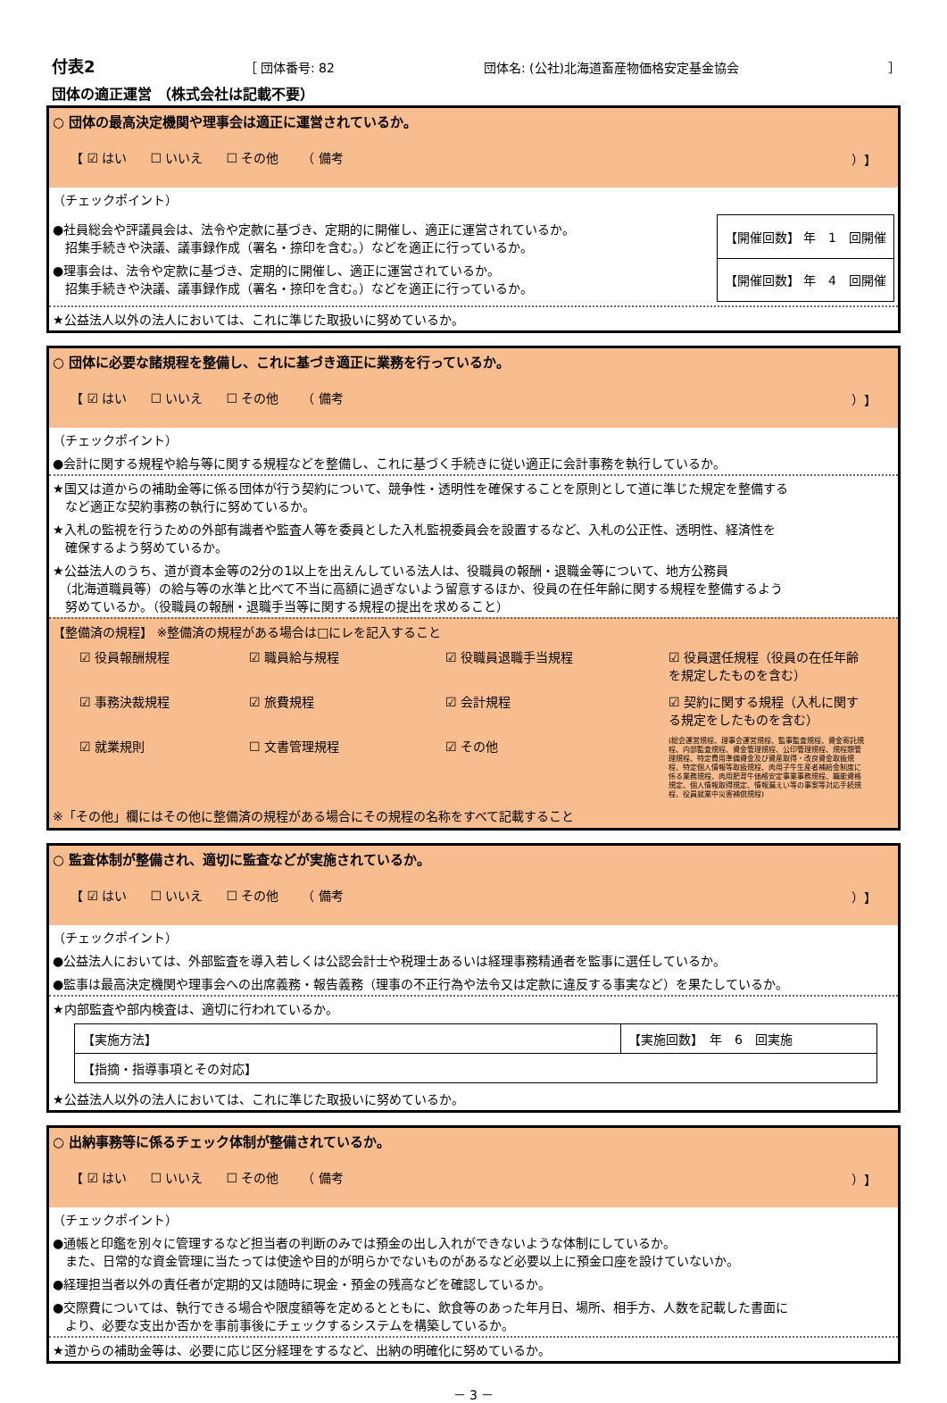付表2 ［ 団体番号: 82 団体名: (公社)北海道畜産物価格安定基金協会 ］
団体の適正運営 （株式会社は記載不要）
○ 団体の最高決定機関や理事会は適正に運営されているか。
【 ☑ はい ☐ いいえ ☐ その他 （ 備考 ）】
（チェックポイント）
●社員総会や評議員会は、法令や定款に基づき、定期的に開催し、適正に運営されているか。
　招集手続きや決議、議事録作成（署名・捺印を含む。）などを適正に行っているか。
●理事会は、法令や定款に基づき、定期的に開催し、適正に運営されているか。
　招集手続きや決議、議事録作成（署名・捺印を含む。）などを適正に行っているか。
| 【開催回数】 年 1 回開催 |
| 【開催回数】 年 4 回開催 |
★公益法人以外の法人においては、これに準じた取扱いに努めているか。
○ 団体に必要な諸規程を整備し、これに基づき適正に業務を行っているか。
【 ☑ はい ☐ いいえ ☐ その他 （ 備考 ）】
（チェックポイント）
●会計に関する規程や給与等に関する規程などを整備し、これに基づく手続きに従い適正に会計事務を執行しているか。
★国又は道からの補助金等に係る団体が行う契約について、競争性・透明性を確保することを原則として道に準じた規定を整備する
　など適正な契約事務の執行に努めているか。
★入札の監視を行うための外部有識者や監査人等を委員とした入札監視委員会を設置するなど、入札の公正性、透明性、経済性を
　確保するよう努めているか。
★公益法人のうち、道が資本金等の2分の1以上を出えんしている法人は、役職員の報酬・退職金等について、地方公務員
　（北海道職員等）の給与等の水準と比べて不当に高額に過ぎないよう留意するほか、役員の在任年齢に関する規程を整備するよう
　努めているか。（役職員の報酬・退職手当等に関する規程の提出を求めること）
【整備済の規程】 ※整備済の規程がある場合は□にレを記入すること
☑ 役員報酬規程 ☑ 職員給与規程 ☑ 役職員退職手当規程 ☑ 役員選任規程（役員の在任年齢を規定したものを含む） ☑ 事務決裁規程 ☑ 旅費規程 ☑ 会計規程 ☑ 契約に関する規程（入札に関する規定をしたものを含む） ☑ 就業規則 ☐ 文書管理規程 ☑ その他 (総会運営規程、理事会運営規程、監事監査規程、資金寄託規程、内部監査規程、資金管理規程、公印管理規程、規程類管理規程、特定費用準備資金及び資産取得・改良資金取扱規程、特定個人情報等取扱規程、肉用子牛生産者補給金制度に係る業務規程、肉用肥育牛価格安定事業事務規程、職能資格規定、個人情報取得規定、情報漏えい等の事案等対応手続規程、役員就業中災害補償規程)
※「その他」欄にはその他に整備済の規程がある場合にその規程の名称をすべて記載すること
○ 監査体制が整備され、適切に監査などが実施されているか。
【 ☑ はい ☐ いいえ ☐ その他 （ 備考 ）】
（チェックポイント）
●公益法人においては、外部監査を導入若しくは公認会計士や税理士あるいは経理事務精通者を監事に選任しているか。
●監事は最高決定機関や理事会への出席義務・報告義務（理事の不正行為や法令又は定款に違反する事実など）を果たしているか。
★内部監査や部内検査は、適切に行われているか。
| 【実施方法】 | 【実施回数】 年 6 回実施 |
| 【指摘・指導事項とその対応】 | |
★公益法人以外の法人においては、これに準じた取扱いに努めているか。
○ 出納事務等に係るチェック体制が整備されているか。
【 ☑ はい ☐ いいえ ☐ その他 （ 備考 ）】
（チェックポイント）
●通帳と印鑑を別々に管理するなど担当者の判断のみでは預金の出し入れができないような体制にしているか。
　また、日常的な資金管理に当たっては使途や目的が明らかでないものがあるなど必要以上に預金口座を設けていないか。
●経理担当者以外の責任者が定期的又は随時に現金・預金の残高などを確認しているか。
●交際費については、執行できる場合や限度額等を定めるとともに、飲食等のあった年月日、場所、相手方、人数を記載した書面に
　より、必要な支出か否かを事前事後にチェックするシステムを構築しているか。
★道からの補助金等は、必要に応じ区分経理をするなど、出納の明確化に努めているか。
－ 3 －